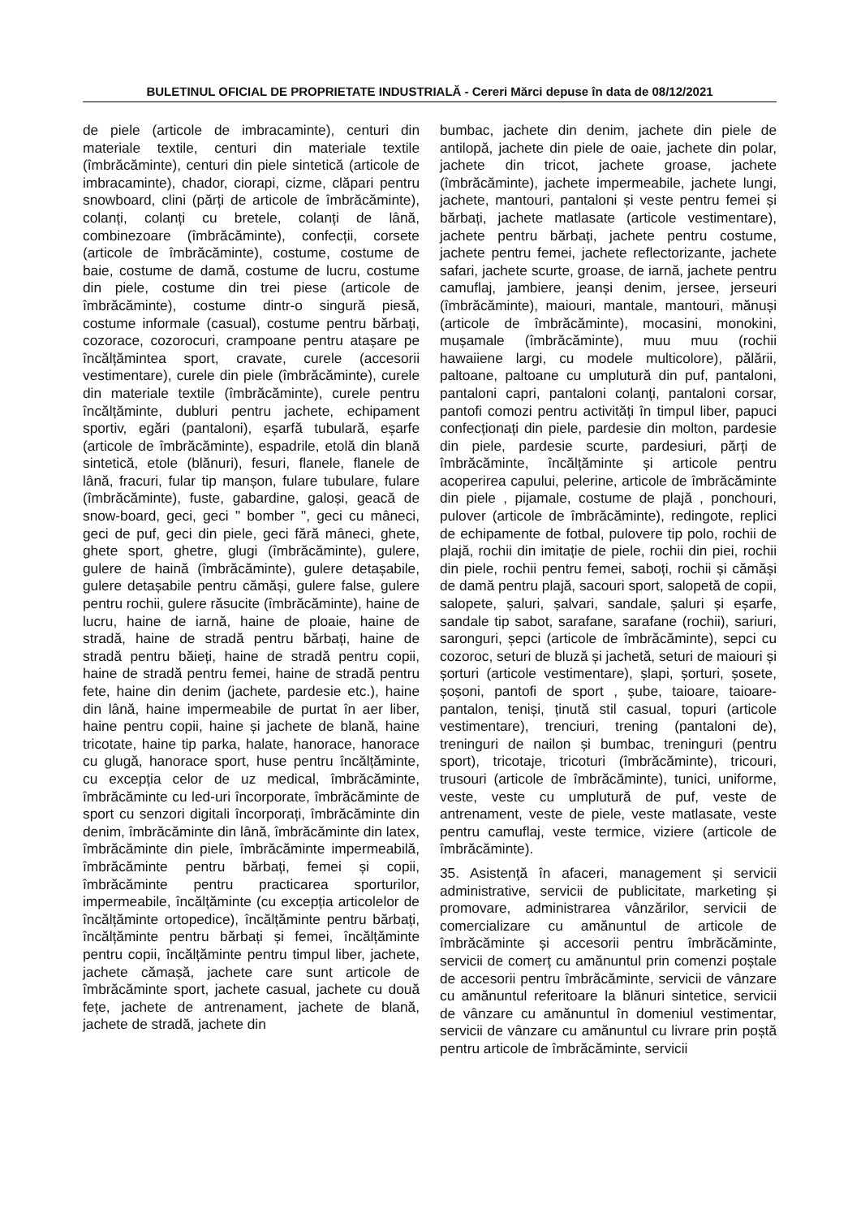BULETINUL OFICIAL DE PROPRIETATE INDUSTRIALĂ - Cereri Mărci depuse în data de 08/12/2021
de piele (articole de imbracaminte), centuri din materiale textile, centuri din materiale textile (îmbrăcăminte), centuri din piele sintetică (articole de imbracaminte), chador, ciorapi, cizme, clăpari pentru snowboard, clini (părți de articole de îmbrăcăminte), colanți, colanți cu bretele, colanți de lână, combinezoare (îmbrăcăminte), confecții, corsete (articole de îmbrăcăminte), costume, costume de baie, costume de damă, costume de lucru, costume din piele, costume din trei piese (articole de îmbrăcăminte), costume dintr-o singură piesă, costume informale (casual), costume pentru bărbați, cozorace, cozorocuri, crampoane pentru atașare pe încălțămintea sport, cravate, curele (accesorii vestimentare), curele din piele (îmbrăcăminte), curele din materiale textile (îmbrăcăminte), curele pentru încălțăminte, dubluri pentru jachete, echipament sportiv, egări (pantaloni), eșarfă tubulară, eșarfe (articole de îmbrăcăminte), espadrile, etolă din blană sintetică, etole (blănuri), fesuri, flanele, flanele de lână, fracuri, fular tip manșon, fulare tubulare, fulare (îmbrăcăminte), fuste, gabardine, galoși, geacă de snow-board, geci, geci " bomber ", geci cu mâneci, geci de puf, geci din piele, geci fără mâneci, ghete, ghete sport, ghetre, glugi (îmbrăcăminte), gulere, gulere de haină (îmbrăcăminte), gulere detașabile, gulere detașabile pentru cămăși, gulere false, gulere pentru rochii, gulere răsucite (îmbrăcăminte), haine de lucru, haine de iarnă, haine de ploaie, haine de stradă, haine de stradă pentru bărbați, haine de stradă pentru băieți, haine de stradă pentru copii, haine de stradă pentru femei, haine de stradă pentru fete, haine din denim (jachete, pardesie etc.), haine din lână, haine impermeabile de purtat în aer liber, haine pentru copii, haine și jachete de blană, haine tricotate, haine tip parka, halate, hanorace, hanorace cu glugă, hanorace sport, huse pentru încălțăminte, cu excepția celor de uz medical, îmbrăcăminte, îmbrăcăminte cu led-uri încorporate, îmbrăcăminte de sport cu senzori digitali încorporați, îmbrăcăminte din denim, îmbrăcăminte din lână, îmbrăcăminte din latex, îmbrăcăminte din piele, îmbrăcăminte impermeabilă, îmbrăcăminte pentru bărbați, femei și copii, îmbrăcăminte pentru practicarea sporturilor, impermeabile, încălțăminte (cu excepția articolelor de încălțăminte ortopedice), încălțăminte pentru bărbați, încălțăminte pentru bărbați și femei, încălțăminte pentru copii, încălțăminte pentru timpul liber, jachete, jachete cămașă, jachete care sunt articole de îmbrăcăminte sport, jachete casual, jachete cu două fețe, jachete de antrenament, jachete de blană, jachete de stradă, jachete din
bumbac, jachete din denim, jachete din piele de antilopă, jachete din piele de oaie, jachete din polar, jachete din tricot, jachete groase, jachete (îmbrăcăminte), jachete impermeabile, jachete lungi, jachete, mantouri, pantaloni și veste pentru femei și bărbați, jachete matlasate (articole vestimentare), jachete pentru bărbați, jachete pentru costume, jachete pentru femei, jachete reflectorizante, jachete safari, jachete scurte, groase, de iarnă, jachete pentru camuflaj, jambiere, jeanși denim, jersee, jerseuri (îmbrăcăminte), maiouri, mantale, mantouri, mănuși (articole de îmbrăcăminte), mocasini, monokini, mușamale (îmbrăcăminte), muu muu (rochii hawaiiene largi, cu modele multicolore), pălării, paltoane, paltoane cu umplutură din puf, pantaloni, pantaloni capri, pantaloni colanți, pantaloni corsar, pantofi comozi pentru activități în timpul liber, papuci confecționați din piele, pardesie din molton, pardesie din piele, pardesie scurte, pardesiuri, părți de îmbrăcăminte, încălțăminte și articole pentru acoperirea capului, pelerine, articole de îmbrăcăminte din piele , pijamale, costume de plajă , ponchouri, pulover (articole de îmbrăcăminte), redingote, replici de echipamente de fotbal, pulovere tip polo, rochii de plajă, rochii din imitație de piele, rochii din piei, rochii din piele, rochii pentru femei, saboți, rochii și cămăși de damă pentru plajă, sacouri sport, salopetă de copii, salopete, șaluri, șalvari, sandale, șaluri și eșarfe, sandale tip sabot, sarafane, sarafane (rochii), sariuri, saronguri, șepci (articole de îmbrăcăminte), sepci cu cozoroc, seturi de bluză și jachetă, seturi de maiouri și șorturi (articole vestimentare), șlapi, șorturi, șosete, șoșoni, pantofi de sport , șube, taioare, taioare-pantalon, teniși, ținută stil casual, topuri (articole vestimentare), trenciuri, trening (pantaloni de), treninguri de nailon și bumbac, treninguri (pentru sport), tricotaje, tricoturi (îmbrăcăminte), tricouri, trusouri (articole de îmbrăcăminte), tunici, uniforme, veste, veste cu umplutură de puf, veste de antrenament, veste de piele, veste matlasate, veste pentru camuflaj, veste termice, viziere (articole de îmbrăcăminte).
35. Asistență în afaceri, management și servicii administrative, servicii de publicitate, marketing și promovare, administrarea vânzărilor, servicii de comercializare cu amănuntul de articole de îmbrăcăminte și accesorii pentru îmbrăcăminte, servicii de comerț cu amănuntul prin comenzi poștale de accesorii pentru îmbrăcăminte, servicii de vânzare cu amănuntul referitoare la blănuri sintetice, servicii de vânzare cu amănuntul în domeniul vestimentar, servicii de vânzare cu amănuntul cu livrare prin poștă pentru articole de îmbrăcăminte, servicii